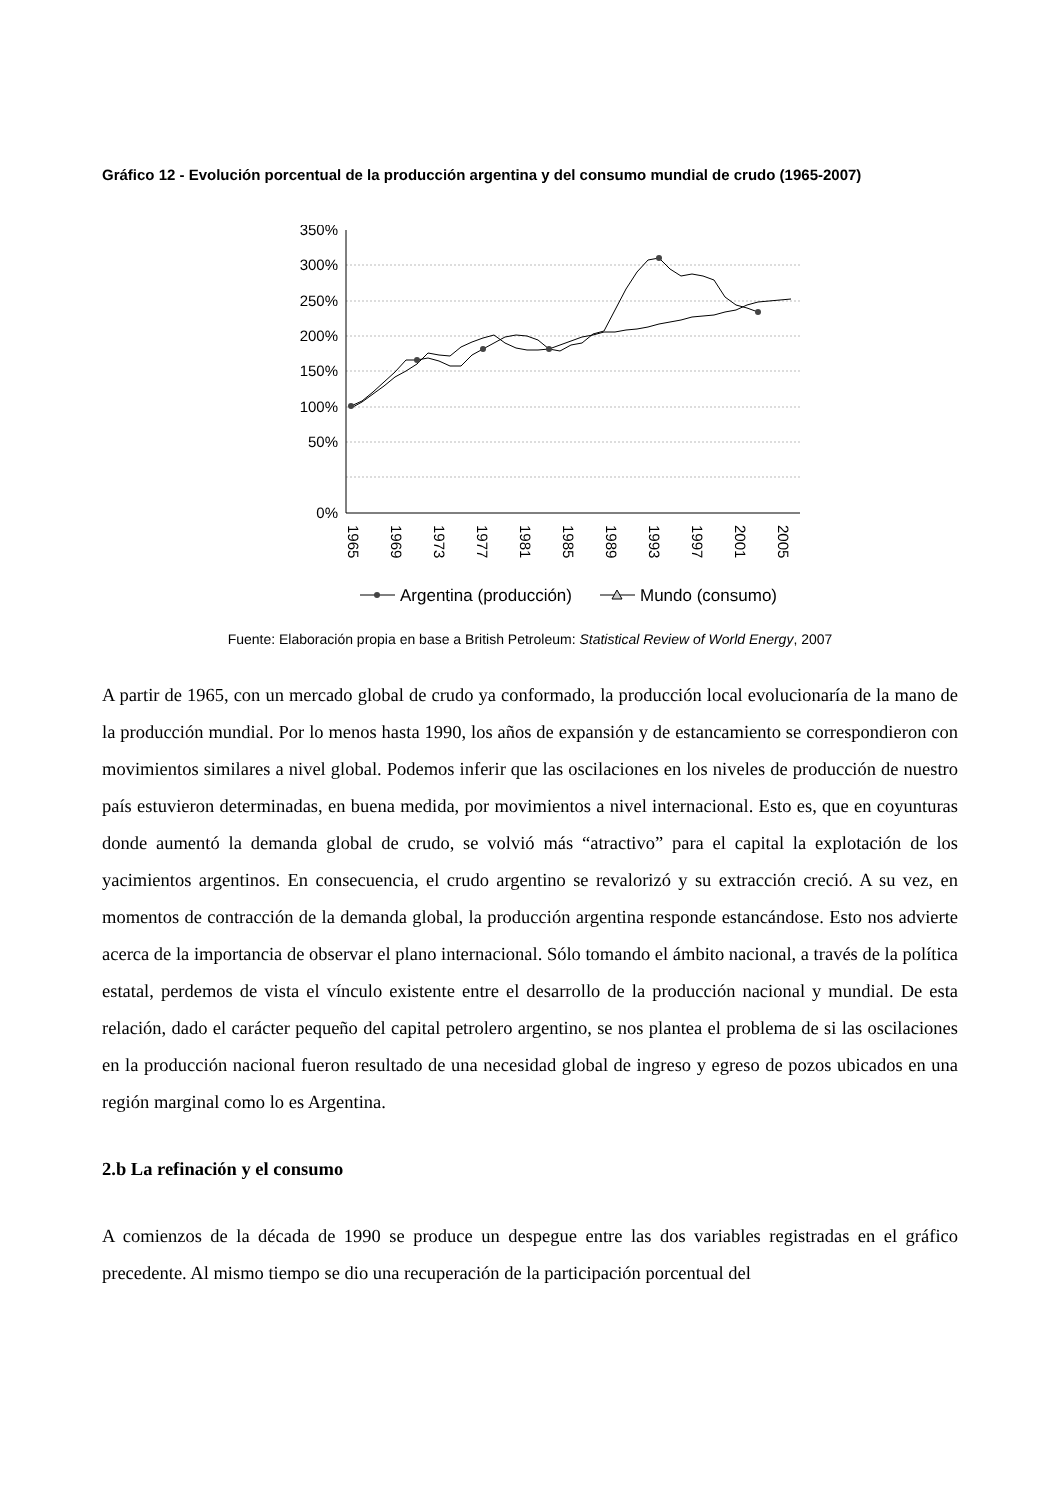Gráfico 12 - Evolución porcentual de la producción argentina y del consumo mundial de crudo (1965-2007)
350%
300%
250%
200%
150%
100%
50%
0%
1965
1969
1973
1977
1981
1985
1989
1993
1997
2001
2005
Argentina (producción)
Mundo (consumo)
Fuente: Elaboración propia en base a British Petroleum: Statistical Review of World Energy, 2007
A partir de 1965, con un mercado global de crudo ya conformado, la producción local evolucionaría de la mano de la producción mundial. Por lo menos hasta 1990, los años de expansión y de estancamiento se correspondieron con movimientos similares a nivel global. Podemos inferir que las oscilaciones en los niveles de producción de nuestro país estuvieron determinadas, en buena medida, por movimientos a nivel internacional. Esto es, que en coyunturas donde aumentó la demanda global de crudo, se volvió más “atractivo” para el capital la explotación de los yacimientos argentinos. En consecuencia, el crudo argentino se revalorizó y su extracción creció. A su vez, en momentos de contracción de la demanda global, la producción argentina responde estancándose. Esto nos advierte acerca de la importancia de observar el plano internacional. Sólo tomando el ámbito nacional, a través de la política estatal, perdemos de vista el vínculo existente entre el desarrollo de la producción nacional y mundial. De esta relación, dado el carácter pequeño del capital petrolero argentino, se nos plantea el problema de si las oscilaciones en la producción nacional fueron resultado de una necesidad global de ingreso y egreso de pozos ubicados en una región marginal como lo es Argentina.
2.b La refinación y el consumo
A comienzos de la década de 1990 se produce un despegue entre las dos variables registradas en el gráfico precedente. Al mismo tiempo se dio una recuperación de la participación porcentual del